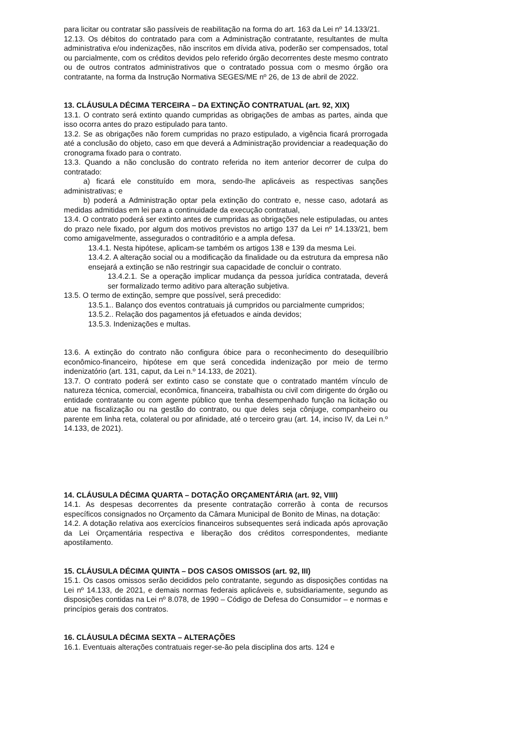para licitar ou contratar são passíveis de reabilitação na forma do art. 163 da Lei nº 14.133/21.
12.13. Os débitos do contratado para com a Administração contratante, resultantes de multa administrativa e/ou indenizações, não inscritos em dívida ativa, poderão ser compensados, total ou parcialmente, com os créditos devidos pelo referido órgão decorrentes deste mesmo contrato ou de outros contratos administrativos que o contratado possua com o mesmo órgão ora contratante, na forma da Instrução Normativa SEGES/ME nº 26, de 13 de abril de 2022.
13. CLÁUSULA DÉCIMA TERCEIRA – DA EXTINÇÃO CONTRATUAL (art. 92, XIX)
13.1. O contrato será extinto quando cumpridas as obrigações de ambas as partes, ainda que isso ocorra antes do prazo estipulado para tanto.
13.2. Se as obrigações não forem cumpridas no prazo estipulado, a vigência ficará prorrogada até a conclusão do objeto, caso em que deverá a Administração providenciar a readequação do cronograma fixado para o contrato.
13.3. Quando a não conclusão do contrato referida no item anterior decorrer de culpa do contratado:
a) ficará ele constituído em mora, sendo-lhe aplicáveis as respectivas sanções administrativas; e
b) poderá a Administração optar pela extinção do contrato e, nesse caso, adotará as medidas admitidas em lei para a continuidade da execução contratual,
13.4. O contrato poderá ser extinto antes de cumpridas as obrigações nele estipuladas, ou antes do prazo nele fixado, por algum dos motivos previstos no artigo 137 da Lei nº 14.133/21, bem como amigavelmente, assegurados o contraditório e a ampla defesa.
13.4.1. Nesta hipótese, aplicam-se também os artigos 138 e 139 da mesma Lei.
13.4.2. A alteração social ou a modificação da finalidade ou da estrutura da empresa não ensejará a extinção se não restringir sua capacidade de concluir o contrato.
13.4.2.1. Se a operação implicar mudança da pessoa jurídica contratada, deverá ser formalizado termo aditivo para alteração subjetiva.
13.5. O termo de extinção, sempre que possível, será precedido:
13.5.1.. Balanço dos eventos contratuais já cumpridos ou parcialmente cumpridos;
13.5.2.. Relação dos pagamentos já efetuados e ainda devidos;
13.5.3. Indenizações e multas.
13.6. A extinção do contrato não configura óbice para o reconhecimento do desequilíbrio econômico-financeiro, hipótese em que será concedida indenização por meio de termo indenizatório (art. 131, caput, da Lei n.º 14.133, de 2021).
13.7. O contrato poderá ser extinto caso se constate que o contratado mantém vínculo de natureza técnica, comercial, econômica, financeira, trabalhista ou civil com dirigente do órgão ou entidade contratante ou com agente público que tenha desempenhado função na licitação ou atue na fiscalização ou na gestão do contrato, ou que deles seja cônjuge, companheiro ou parente em linha reta, colateral ou por afinidade, até o terceiro grau (art. 14, inciso IV, da Lei n.º 14.133, de 2021).
14. CLÁUSULA DÉCIMA QUARTA – DOTAÇÃO ORÇAMENTÁRIA (art. 92, VIII)
14.1. As despesas decorrentes da presente contratação correrão à conta de recursos específicos consignados no Orçamento da Câmara Municipal de Bonito de Minas, na dotação:
14.2. A dotação relativa aos exercícios financeiros subsequentes será indicada após aprovação da Lei Orçamentária respectiva e liberação dos créditos correspondentes, mediante apostilamento.
15. CLÁUSULA DÉCIMA QUINTA – DOS CASOS OMISSOS (art. 92, III)
15.1. Os casos omissos serão decididos pelo contratante, segundo as disposições contidas na Lei nº 14.133, de 2021, e demais normas federais aplicáveis e, subsidiariamente, segundo as disposições contidas na Lei nº 8.078, de 1990 – Código de Defesa do Consumidor – e normas e princípios gerais dos contratos.
16. CLÁUSULA DÉCIMA SEXTA – ALTERAÇÕES
16.1. Eventuais alterações contratuais reger-se-ão pela disciplina dos arts. 124 e